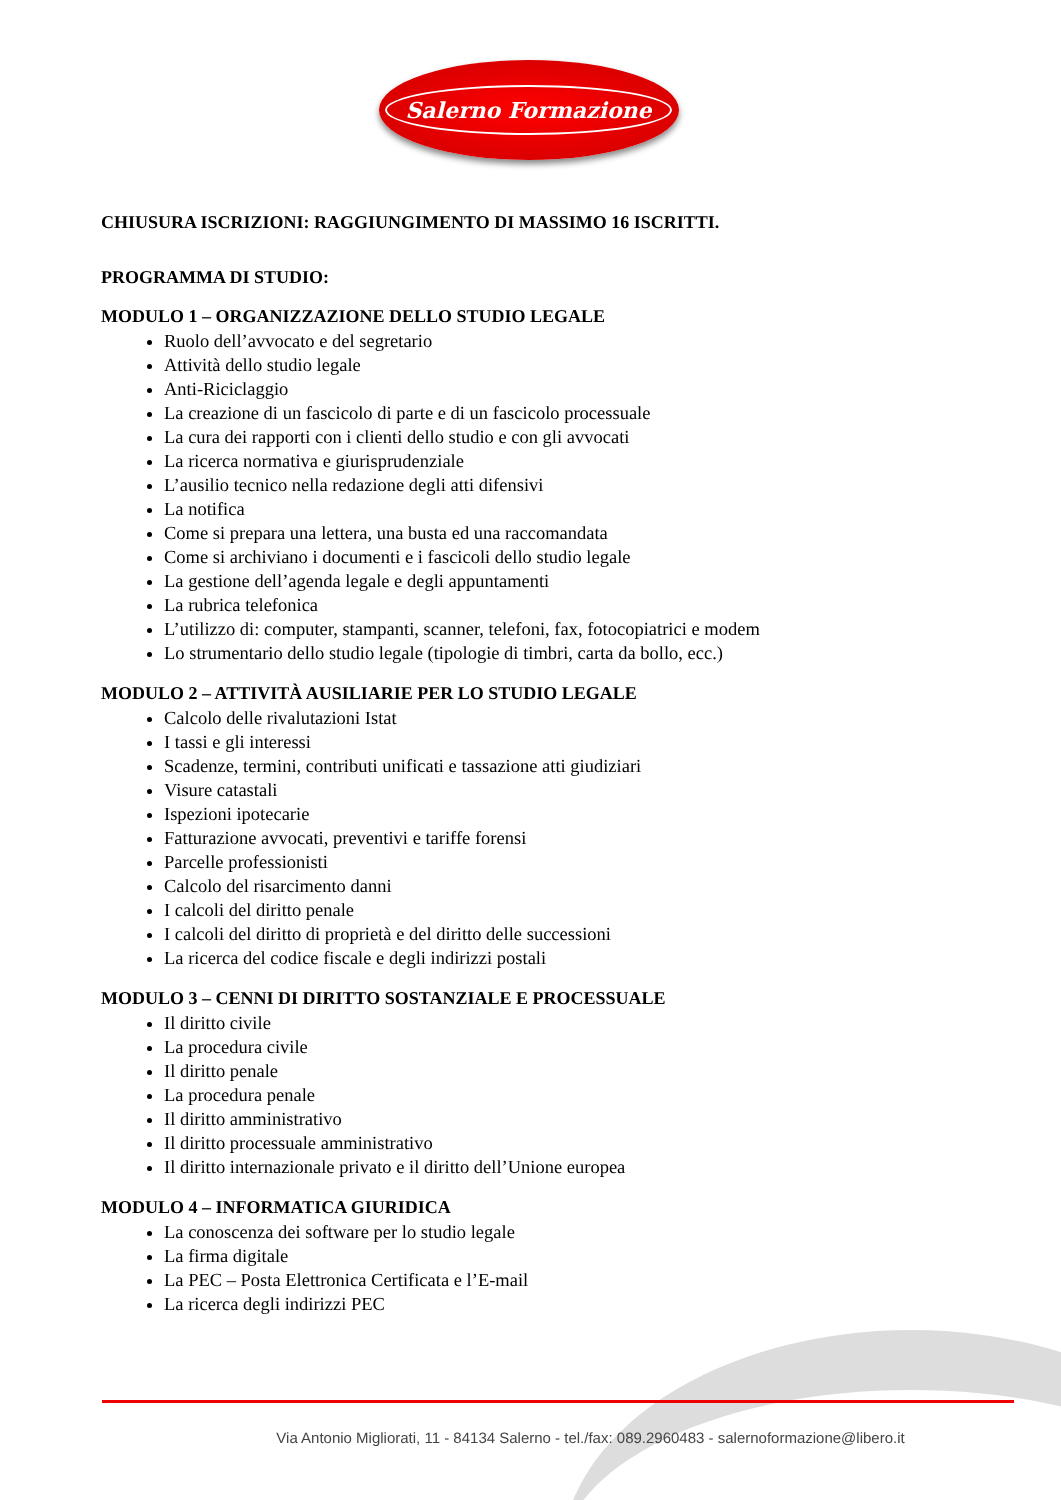Salerno Formazione
CHIUSURA ISCRIZIONI: RAGGIUNGIMENTO DI MASSIMO 16 ISCRITTI.
PROGRAMMA DI STUDIO:
MODULO 1 – ORGANIZZAZIONE DELLO STUDIO LEGALE
Ruolo dell’avvocato e del segretario
Attività dello studio legale
Anti-Riciclaggio
La creazione di un fascicolo di parte e di un fascicolo processuale
La cura dei rapporti con i clienti dello studio e con gli avvocati
La ricerca normativa e giurisprudenziale
L’ausilio tecnico nella redazione degli atti difensivi
La notifica
Come si prepara una lettera, una busta ed una raccomandata
Come si archiviano i documenti e i fascicoli dello studio legale
La gestione dell’agenda legale e degli appuntamenti
La rubrica telefonica
L’utilizzo di: computer, stampanti, scanner, telefoni, fax, fotocopiatrici e modem
Lo strumentario dello studio legale (tipologie di timbri, carta da bollo, ecc.)
MODULO 2 – ATTIVITÀ AUSILIARIE PER LO STUDIO LEGALE
Calcolo delle rivalutazioni Istat
I tassi e gli interessi
Scadenze, termini, contributi unificati e tassazione atti giudiziari
Visure catastali
Ispezioni ipotecarie
Fatturazione avvocati, preventivi e tariffe forensi
Parcelle professionisti
Calcolo del risarcimento danni
I calcoli del diritto penale
I calcoli del diritto di proprietà e del diritto delle successioni
La ricerca del codice fiscale e degli indirizzi postali
MODULO 3 – CENNI DI DIRITTO SOSTANZIALE E PROCESSUALE
Il diritto civile
La procedura civile
Il diritto penale
La procedura penale
Il diritto amministrativo
Il diritto processuale amministrativo
Il diritto internazionale privato e il diritto dell’Unione europea
MODULO 4 – INFORMATICA GIURIDICA
La conoscenza dei software per lo studio legale
La firma digitale
La PEC – Posta Elettronica Certificata e l’E-mail
La ricerca degli indirizzi PEC
Via Antonio Migliorati, 11 - 84134 Salerno - tel./fax: 089.2960483 - salernoformazione@libero.it